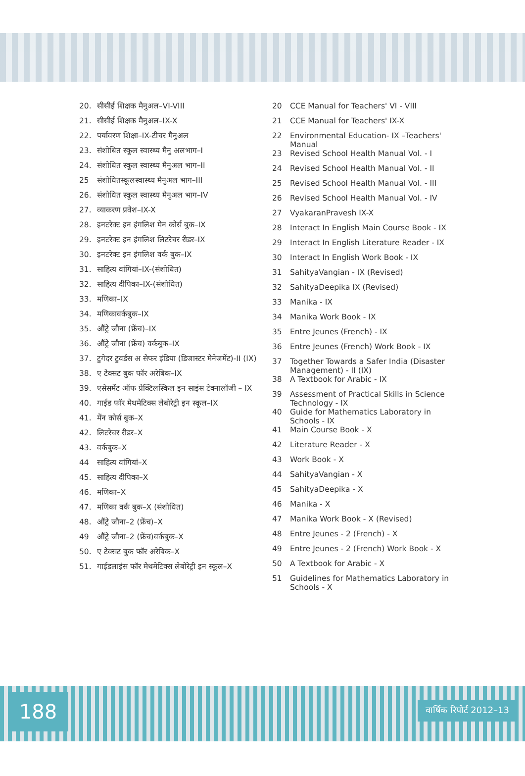20. सीसीई शिक्षक मैनुअल–VI-VIII
21. सीसीई शिक्षक मैनुअल–IX-X
22. पर्यावरण शिक्षा–IX-टीचर मैनुअल
23. संशोधित स्कूल स्वास्थ्य मैनु अलभाग–I
24. संशोधित स्कूल स्वास्थ्य मैनुअल भाग–II
25 संशोधितस्कूलस्वास्थ्य मैनुअल भाग–III
26. संशोधित स्कूल स्वास्थ्य मैनुअल भाग–IV
27. व्याकरण प्रवेश–IX-X
28. इनटरेक्ट इन इंगलिश मेन कोर्स बुक–IX
29. इनटरेक्ट इन इंगलिश लिटरेचर रीडर–IX
30. इनटरेक्ट इन इंगलिश वर्क बुक–IX
31. साहित्य वांगियां–IX-(संशोधित)
32. साहित्य दीपिका–IX-(संशोधित)
33. मणिका–IX
34. मणिकावर्कबुक–IX
35. औंट्रे जौना (फ्रेंच)–IX
36. औंट्रे जौना (फ्रेंच) वर्कबुक–IX
37. टुगेदर टुवर्डस अ सेफर इंडिया (डिजास्टर मेनेजमेंट)-II (IX)
38. ए टेक्सट बुक फॉर अरेबिक–IX
39. एसेसमेंट ऑफ प्रेक्टिलस्किल इन साइंस टेक्नालॉजी – IX
40. गाईड फॉर मेथमेटिक्स लेबोरेट्री इन स्कूल–IX
41. मेंन कोर्स बुक–X
42. लिटरेचर रीडर–X
43. वर्कबुक–X
44 साहित्य वांगियां–X
45. साहित्य दीपिका–X
46. मणिका–X
47. मणिका वर्क बुक–X (संशोधित)
48. औंट्रे जौना–2 (फ्रेंच)–X
49 औंट्रे जौना–2 (फ्रेंच)वर्कबुक–X
50. ए टेक्सट बुक फॉर अरेबिक–X
51. गाईडलाइंस फॉर मेथमेटिक्स लेबोरेट्री इन स्कूल–X
20 CCE Manual for Teachers' VI - VIII
21 CCE Manual for Teachers' IX-X
22 Environmental Education- IX –Teachers' Manual
23 Revised School Health Manual Vol. - I
24 Revised School Health Manual Vol. - II
25 Revised School Health Manual Vol. - III
26 Revised School Health Manual Vol. - IV
27 VyakaranPravesh IX-X
28 Interact In English Main Course Book - IX
29 Interact In English Literature Reader - IX
30 Interact In English Work Book - IX
31 SahityaVangian - IX (Revised)
32 SahityaDeepika IX (Revised)
33 Manika - IX
34 Manika Work Book - IX
35 Entre Jeunes (French) - IX
36 Entre Jeunes (French) Work Book - IX
37 Together Towards a Safer India (Disaster Management) - II (IX)
38 A Textbook for Arabic - IX
39 Assessment of Practical Skills in Science Technology - IX
40 Guide for Mathematics Laboratory in Schools - IX
41 Main Course Book - X
42 Literature Reader - X
43 Work Book - X
44 SahityaVangian - X
45 SahityaDeepika - X
46 Manika - X
47 Manika Work Book - X (Revised)
48 Entre Jeunes - 2 (French) - X
49 Entre Jeunes - 2 (French) Work Book - X
50 A Textbook for Arabic - X
51 Guidelines for Mathematics Laboratory in Schools - X
188 वार्षिक रिपोर्ट 2012–13